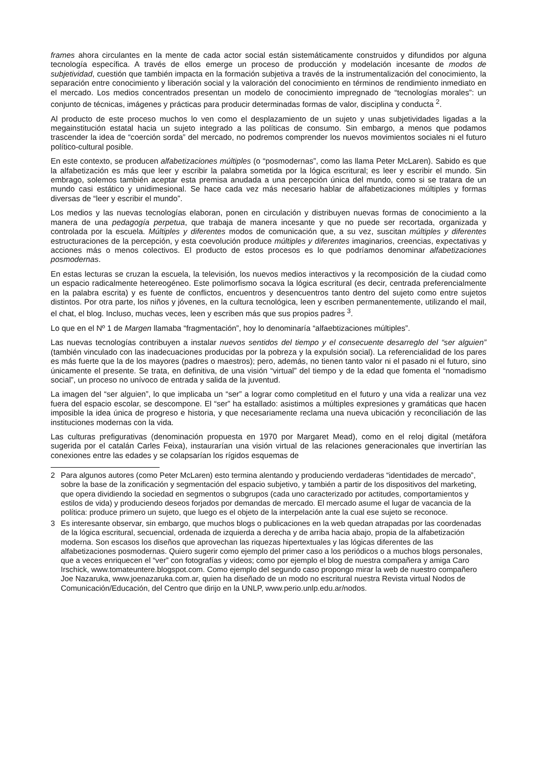frames ahora circulantes en la mente de cada actor social están sistemáticamente construidos y difundidos por alguna tecnología específica. A través de ellos emerge un proceso de producción y modelación incesante de modos de subjetividad, cuestión que también impacta en la formación subjetiva a través de la instrumentalización del conocimiento, la separación entre conocimiento y liberación social y la valoración del conocimiento en términos de rendimiento inmediato en el mercado. Los medios concentrados presentan un modelo de conocimiento impregnado de “tecnologías morales”: un conjunto de técnicas, imágenes y prácticas para producir determinadas formas de valor, disciplina y conducta <sup>2</sup>.
Al producto de este proceso muchos lo ven como el desplazamiento de un sujeto y unas subjetividades ligadas a la megainstitución estatal hacia un sujeto integrado a las políticas de consumo. Sin embargo, a menos que podamos trascender la idea de “coerción sorda” del mercado, no podremos comprender los nuevos movimientos sociales ni el futuro político-cultural posible.
En este contexto, se producen alfabetizaciones múltiples (o “posmodernas”, como las llama Peter McLaren). Sabido es que la alfabetización es más que leer y escribir la palabra sometida por la lógica escritural; es leer y escribir el mundo. Sin embrago, solemos también aceptar esta premisa anudada a una percepción única del mundo, como si se tratara de un mundo casi estático y unidimesional. Se hace cada vez más necesario hablar de alfabetizaciones múltiples y formas diversas de “leer y escribir el mundo”.
Los medios y las nuevas tecnologías elaboran, ponen en circulación y distribuyen nuevas formas de conocimiento a la manera de una pedagogía perpetua, que trabaja de manera incesante y que no puede ser recortada, organizada y controlada por la escuela. Múltiples y diferentes modos de comunicación que, a su vez, suscitan múltiples y diferentes estructuraciones de la percepción, y esta coevolución produce múltiples y diferentes imaginarios, creencias, expectativas y acciones más o menos colectivos. El producto de estos procesos es lo que podríamos denominar alfabetizaciones posmodernas.
En estas lecturas se cruzan la escuela, la televisión, los nuevos medios interactivos y la recomposición de la ciudad como un espacio radicalmente hetereogéneo. Este polimorfismo socava la lógica escritural (es decir, centrada preferencialmente en la palabra escrita) y es fuente de conflictos, encuentros y desencuentros tanto dentro del sujeto como entre sujetos distintos. Por otra parte, los niños y jóvenes, en la cultura tecnológica, leen y escriben permanentemente, utilizando el mail, el chat, el blog. Incluso, muchas veces, leen y escriben más que sus propios padres <sup>3</sup>.
Lo que en el Nº 1 de Margen llamaba “fragmentación”, hoy lo denominaría “alfaebtizaciones múltiples”.
Las nuevas tecnologías contribuyen a instalar nuevos sentidos del tiempo y el consecuente desarreglo del “ser alguien” (también vinculado con las inadecuaciones producidas por la pobreza y la expulsión social). La referencialidad de los pares es más fuerte que la de los mayores (padres o maestros); pero, además, no tienen tanto valor ni el pasado ni el futuro, sino únicamente el presente. Se trata, en definitiva, de una visión “virtual” del tiempo y de la edad que fomenta el “nomadismo social”, un proceso no unívoco de entrada y salida de la juventud.
La imagen del “ser alguien”, lo que implicaba un “ser” a lograr como completitud en el futuro y una vida a realizar una vez fuera del espacio escolar, se descompone. El “ser” ha estallado: asistimos a múltiples expresiones y gramáticas que hacen imposible la idea única de progreso e historia, y que necesariamente reclama una nueva ubicación y reconciliación de las instituciones modernas con la vida.
Las culturas prefigurativas (denominación propuesta en 1970 por Margaret Mead), como en el reloj digital (metáfora sugerida por el catalán Carles Feixa), instaurarían una visión virtual de las relaciones generacionales que invertirían las conexiones entre las edades y se colapsarían los rígidos esquemas de
2 Para algunos autores (como Peter McLaren) esto termina alentando y produciendo verdaderas “identidades de mercado”, sobre la base de la zonificación y segmentación del espacio subjetivo, y también a partir de los dispositivos del marketing, que opera dividiendo la sociedad en segmentos o subgrupos (cada uno caracterizado por actitudes, comportamientos y estilos de vida) y produciendo deseos forjados por demandas de mercado. El mercado asume el lugar de vacancia de la política: produce primero un sujeto, que luego es el objeto de la interpelación ante la cual ese sujeto se reconoce.
3 Es interesante observar, sin embargo, que muchos blogs o publicaciones en la web quedan atrapadas por las coordenadas de la lógica escritural, secuencial, ordenada de izquierda a derecha y de arriba hacia abajo, propia de la alfabetización moderna. Son escasos los diseños que aprovechan las riquezas hipertextuales y las lógicas diferentes de las alfabetizaciones posmodernas. Quiero sugerir como ejemplo del primer caso a los periódicos o a muchos blogs personales, que a veces enriquecen el “ver” con fotografías y videos; como por ejemplo el blog de nuestra compañera y amiga Caro Irschick, www.tomateuntere.blogspot.com. Como ejemplo del segundo caso propongo mirar la web de nuestro compañero Joe Nazaruka, www.joenazaruka.com.ar, quien ha diseñado de un modo no escritural nuestra Revista virtual Nodos de Comunicación/Educación, del Centro que dirijo en la UNLP, www.perio.unlp.edu.ar/nodos.